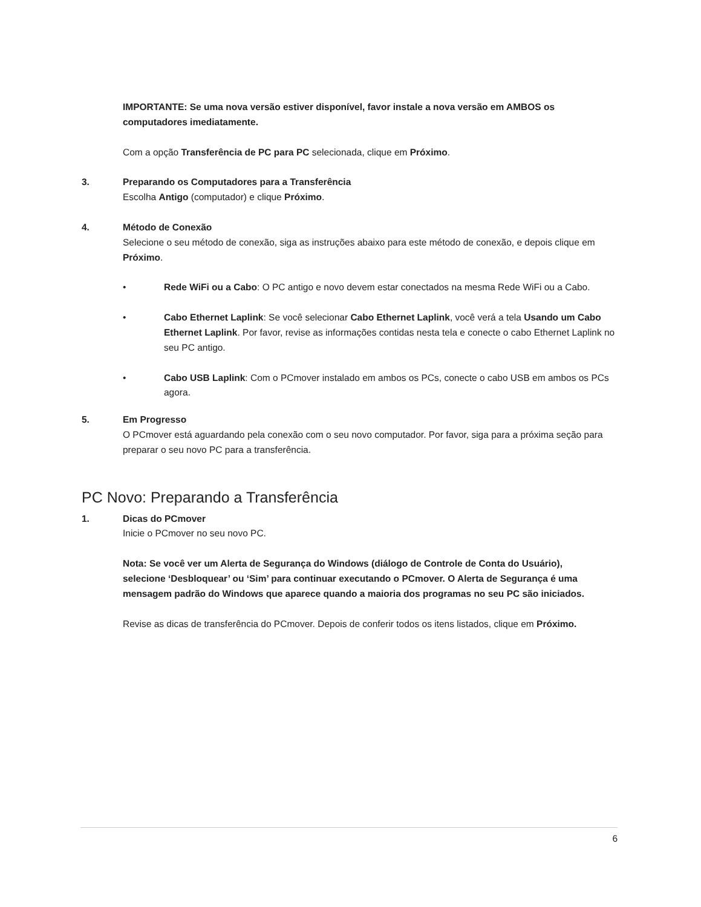IMPORTANTE: Se uma nova versão estiver disponível, favor instale a nova versão em AMBOS os computadores imediatamente.
Com a opção Transferência de PC para PC selecionada, clique em Próximo.
3. Preparando os Computadores para a Transferência
Escolha Antigo (computador) e clique Próximo.
4. Método de Conexão
Selecione o seu método de conexão, siga as instruções abaixo para este método de conexão, e depois clique em Próximo.
• Rede WiFi ou a Cabo: O PC antigo e novo devem estar conectados na mesma Rede WiFi ou a Cabo.
• Cabo Ethernet Laplink: Se você selecionar Cabo Ethernet Laplink, você verá a tela Usando um Cabo Ethernet Laplink. Por favor, revise as informações contidas nesta tela e conecte o cabo Ethernet Laplink no seu PC antigo.
• Cabo USB Laplink: Com o PCmover instalado em ambos os PCs, conecte o cabo USB em ambos os PCs agora.
5. Em Progresso
O PCmover está aguardando pela conexão com o seu novo computador. Por favor, siga para a próxima seção para preparar o seu novo PC para a transferência.
PC Novo: Preparando a Transferência
1. Dicas do PCmover
Inicie o PCmover no seu novo PC.
Nota: Se você ver um Alerta de Segurança do Windows (diálogo de Controle de Conta do Usuário), selecione ‘Desbloquear’ ou ‘Sim’ para continuar executando o PCmover. O Alerta de Segurança é uma mensagem padrão do Windows que aparece quando a maioria dos programas no seu PC são iniciados.
Revise as dicas de transferência do PCmover. Depois de conferir todos os itens listados, clique em Próximo.
6